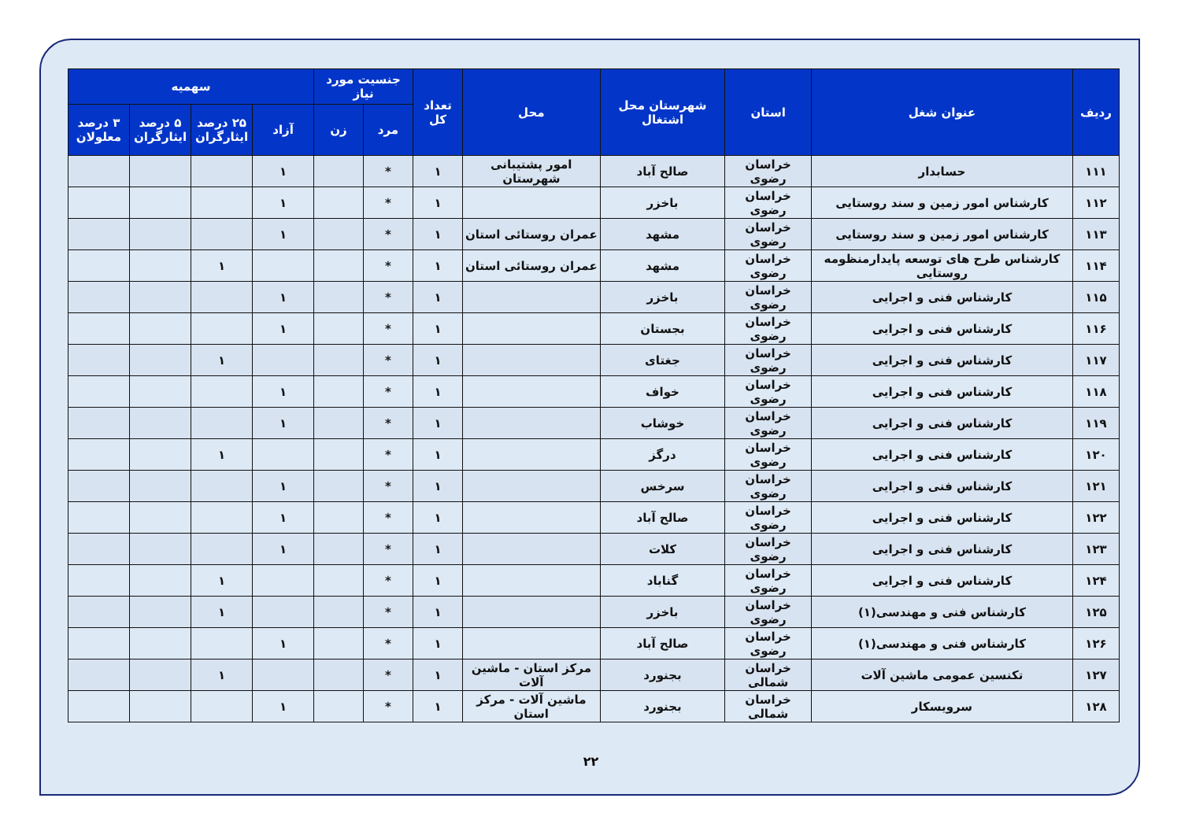| ردیف | عنوان شغل | استان | شهرستان محل اشتغال | محل | تعداد کل | جنسیت مورد نیاز | | سهمیه | | | |
| --- | --- | --- | --- | --- | --- | --- | --- | --- | --- | --- | --- |
| | | | | | | مرد | زن | آزاد | ۲۵ درصد ایثارگران | ۵ درصد ایثارگران | ۳ درصد معلولان |
| ۱۱۱ | حسابدار | خراسان رضوی | صالح آباد | امور پشتیبانی شهرستان | ۱ | * | | ۱ | | | |
| ۱۱۲ | کارشناس امور زمین و سند روستایی | خراسان رضوی | باخزر | | ۱ | * | | ۱ | | | |
| ۱۱۳ | کارشناس امور زمین و سند روستایی | خراسان رضوی | مشهد | عمران روستائی استان | ۱ | * | | ۱ | | | |
| ۱۱۴ | کارشناس طرح های توسعه پایدارمنظومه روستایی | خراسان رضوی | مشهد | عمران روستائی استان | ۱ | * | | | ۱ | | |
| ۱۱۵ | کارشناس فنی و اجرایی | خراسان رضوی | باخزر | | ۱ | * | | ۱ | | | |
| ۱۱۶ | کارشناس فنی و اجرایی | خراسان رضوی | بجستان | | ۱ | * | | ۱ | | | |
| ۱۱۷ | کارشناس فنی و اجرایی | خراسان رضوی | جغتای | | ۱ | * | | | ۱ | | |
| ۱۱۸ | کارشناس فنی و اجرایی | خراسان رضوی | خواف | | ۱ | * | | ۱ | | | |
| ۱۱۹ | کارشناس فنی و اجرایی | خراسان رضوی | خوشاب | | ۱ | * | | ۱ | | | |
| ۱۲۰ | کارشناس فنی و اجرایی | خراسان رضوی | درگز | | ۱ | * | | | ۱ | | |
| ۱۲۱ | کارشناس فنی و اجرایی | خراسان رضوی | سرخس | | ۱ | * | | ۱ | | | |
| ۱۲۲ | کارشناس فنی و اجرایی | خراسان رضوی | صالح آباد | | ۱ | * | | ۱ | | | |
| ۱۲۳ | کارشناس فنی و اجرایی | خراسان رضوی | کلات | | ۱ | * | | ۱ | | | |
| ۱۲۴ | کارشناس فنی و اجرایی | خراسان رضوی | گناباد | | ۱ | * | | | ۱ | | |
| ۱۲۵ | کارشناس فنی و مهندسی(۱) | خراسان رضوی | باخزر | | ۱ | * | | | ۱ | | |
| ۱۲۶ | کارشناس فنی و مهندسی(۱) | خراسان رضوی | صالح آباد | | ۱ | * | | ۱ | | | |
| ۱۲۷ | تکنسین عمومی ماشین آلات | خراسان شمالی | بجنورد | مرکز استان - ماشین آلات | ۱ | * | | | ۱ | | |
| ۱۲۸ | سرویسکار | خراسان شمالی | بجنورد | ماشین آلات - مرکز استان | ۱ | * | | ۱ | | | |
۲۲